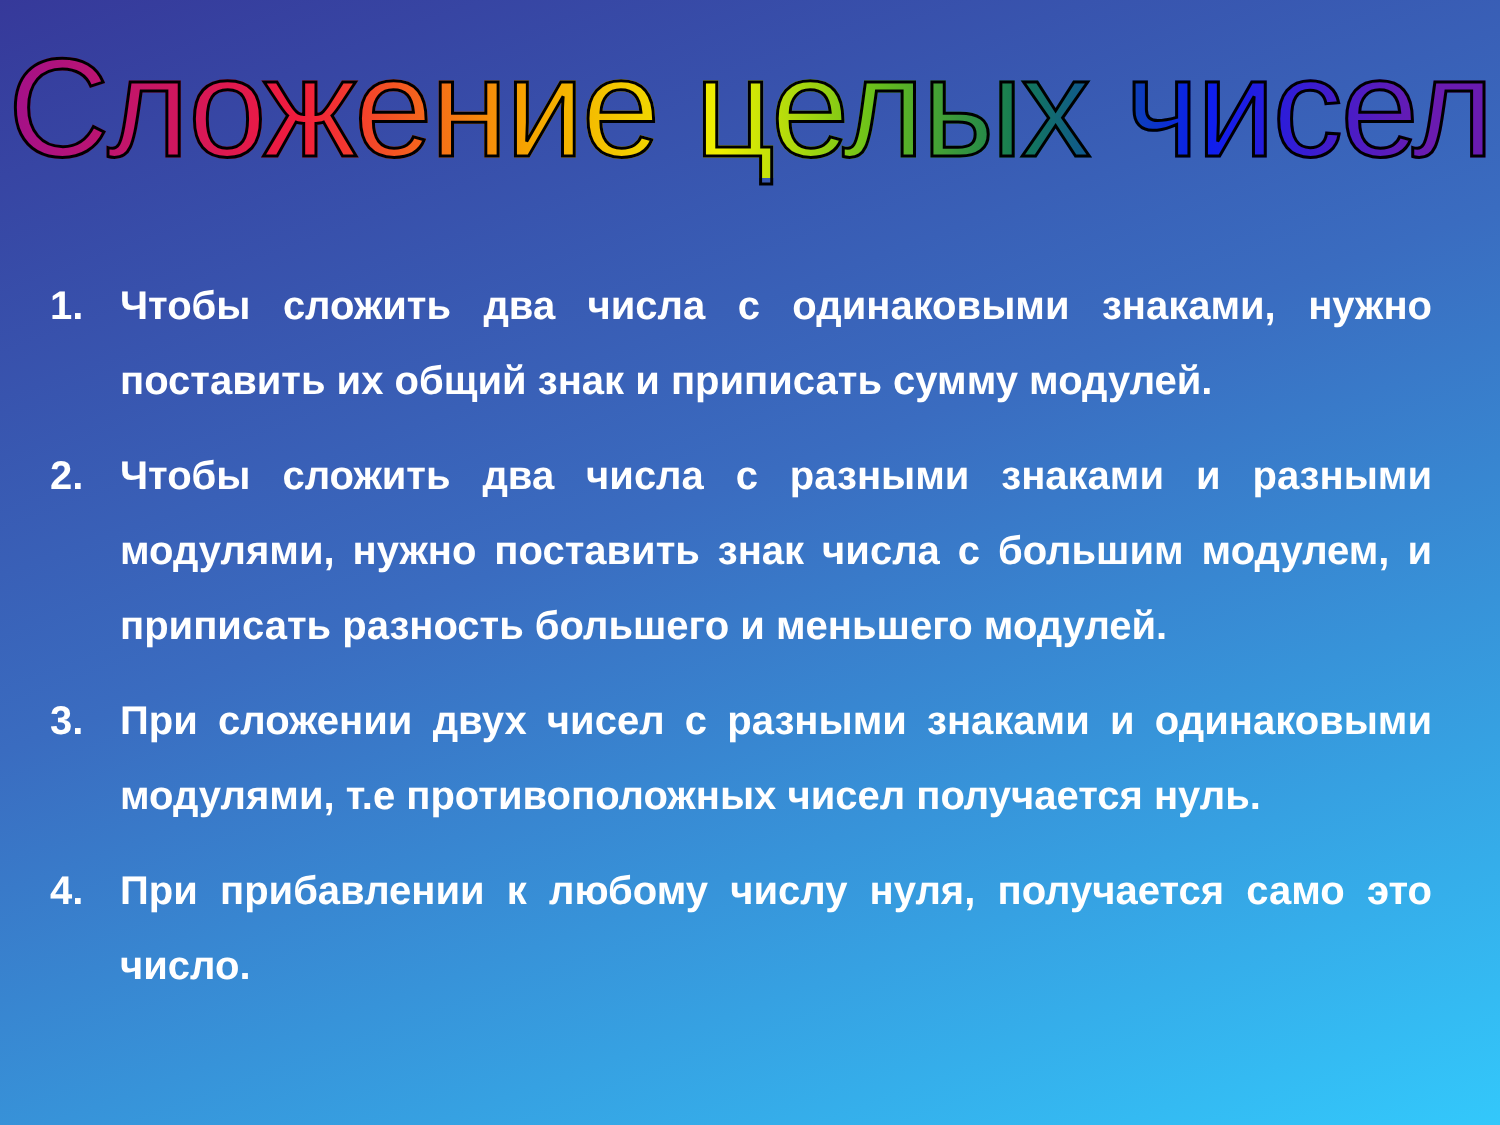Сложение целых чисел
1. Чтобы сложить два числа с одинаковыми знаками, нужно поставить их общий знак и приписать сумму модулей.
2. Чтобы сложить два числа с разными знаками и разными модулями, нужно поставить знак числа с большим модулем, и приписать разность большего и меньшего модулей.
3. При сложении двух чисел с разными знаками и одинаковыми модулями, т.е противоположных чисел получается нуль.
4. При прибавлении к любому числу нуля, получается само это число.